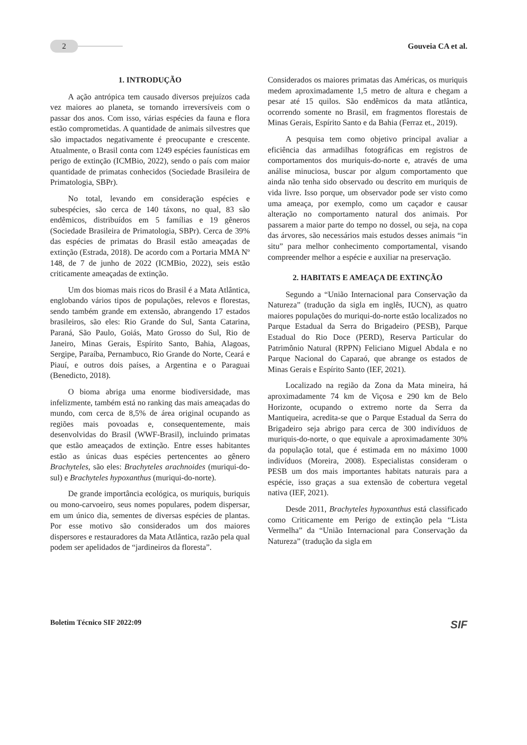2
Gouveia CA et al.
1. INTRODUÇÃO
A ação antrópica tem causado diversos prejuízos cada vez maiores ao planeta, se tornando irreversíveis com o passar dos anos. Com isso, várias espécies da fauna e flora estão comprometidas. A quantidade de animais silvestres que são impactados negativamente é preocupante e crescente. Atualmente, o Brasil conta com 1249 espécies faunísticas em perigo de extinção (ICMBio, 2022), sendo o país com maior quantidade de primatas conhecidos (Sociedade Brasileira de Primatologia, SBPr).
No total, levando em consideração espécies e subespécies, são cerca de 140 táxons, no qual, 83 são endêmicos, distribuídos em 5 famílias e 19 gêneros (Sociedade Brasileira de Primatologia, SBPr). Cerca de 39% das espécies de primatas do Brasil estão ameaçadas de extinção (Estrada, 2018). De acordo com a Portaria MMA Nº 148, de 7 de junho de 2022 (ICMBio, 2022), seis estão criticamente ameaçadas de extinção.
Um dos biomas mais ricos do Brasil é a Mata Atlântica, englobando vários tipos de populações, relevos e florestas, sendo também grande em extensão, abrangendo 17 estados brasileiros, são eles: Rio Grande do Sul, Santa Catarina, Paraná, São Paulo, Goiás, Mato Grosso do Sul, Rio de Janeiro, Minas Gerais, Espírito Santo, Bahia, Alagoas, Sergipe, Paraíba, Pernambuco, Rio Grande do Norte, Ceará e Piauí, e outros dois países, a Argentina e o Paraguai (Benedicto, 2018).
O bioma abriga uma enorme biodiversidade, mas infelizmente, também está no ranking das mais ameaçadas do mundo, com cerca de 8,5% de área original ocupando as regiões mais povoadas e, consequentemente, mais desenvolvidas do Brasil (WWF-Brasil), incluindo primatas que estão ameaçados de extinção. Entre esses habitantes estão as únicas duas espécies pertencentes ao gênero Brachyteles, são eles: Brachyteles arachnoides (muriqui-do-sul) e Brachyteles hypoxanthus (muriqui-do-norte).
De grande importância ecológica, os muriquis, buriquis ou mono-carvoeiro, seus nomes populares, podem dispersar, em um único dia, sementes de diversas espécies de plantas. Por esse motivo são considerados um dos maiores dispersores e restauradores da Mata Atlântica, razão pela qual podem ser apelidados de “jardineiros da floresta”.
Considerados os maiores primatas das Américas, os muriquis medem aproximadamente 1,5 metro de altura e chegam a pesar até 15 quilos. São endêmicos da mata atlântica, ocorrendo somente no Brasil, em fragmentos florestais de Minas Gerais, Espírito Santo e da Bahia (Ferraz et., 2019).
A pesquisa tem como objetivo principal avaliar a eficiência das armadilhas fotográficas em registros de comportamentos dos muriquis-do-norte e, através de uma análise minuciosa, buscar por algum comportamento que ainda não tenha sido observado ou descrito em muriquis de vida livre. Isso porque, um observador pode ser visto como uma ameaça, por exemplo, como um caçador e causar alteração no comportamento natural dos animais. Por passarem a maior parte do tempo no dossel, ou seja, na copa das árvores, são necessários mais estudos desses animais “in situ” para melhor conhecimento comportamental, visando compreender melhor a espécie e auxiliar na preservação.
2. HABITATS E AMEAÇA DE EXTINÇÃO
Segundo a “União Internacional para Conservação da Natureza” (tradução da sigla em inglês, IUCN), as quatro maiores populações do muriqui-do-norte estão localizados no Parque Estadual da Serra do Brigadeiro (PESB), Parque Estadual do Rio Doce (PERD), Reserva Particular do Patrimônio Natural (RPPN) Feliciano Miguel Abdala e no Parque Nacional do Caparaó, que abrange os estados de Minas Gerais e Espírito Santo (IEF, 2021).
Localizado na região da Zona da Mata mineira, há aproximadamente 74 km de Viçosa e 290 km de Belo Horizonte, ocupando o extremo norte da Serra da Mantiqueira, acredita-se que o Parque Estadual da Serra do Brigadeiro seja abrigo para cerca de 300 indivíduos de muriquis-do-norte, o que equivale a aproximadamente 30% da população total, que é estimada em no máximo 1000 indivíduos (Moreira, 2008). Especialistas consideram o PESB um dos mais importantes habitats naturais para a espécie, isso graças a sua extensão de cobertura vegetal nativa (IEF, 2021).
Desde 2011, Brachyteles hypoxanthus está classificado como Criticamente em Perigo de extinção pela “Lista Vermelha” da “União Internacional para Conservação da Natureza” (tradução da sigla em
Boletim Técnico SIF 2022:09 SIF